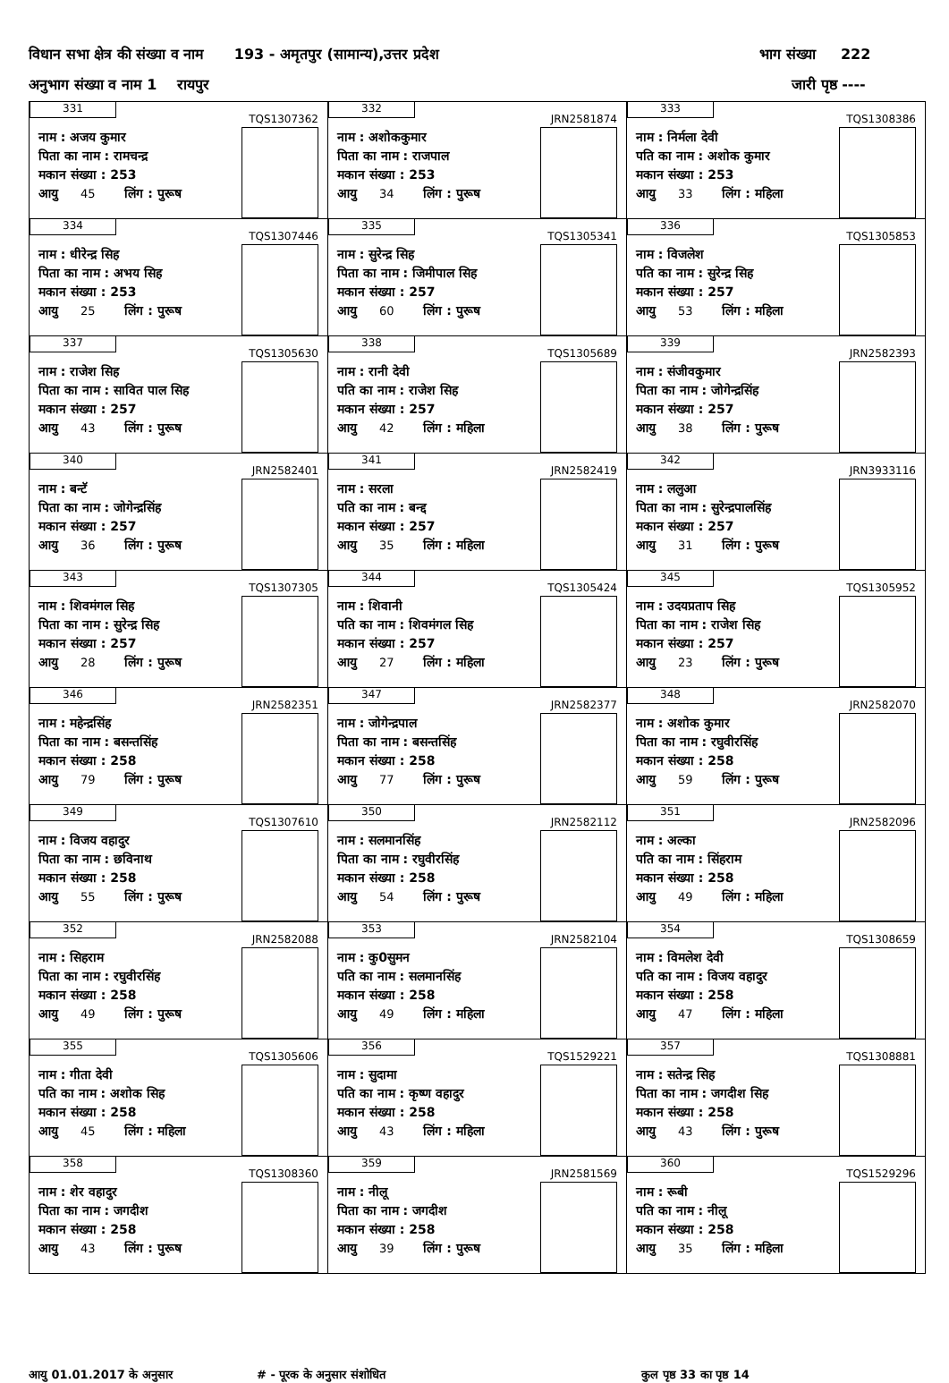विधान सभा क्षेत्र की संख्या व नाम 193 - अमृतपुर (सामान्य),उत्तर प्रदेश भाग संख्या 222
अनुभाग संख्या व नाम 1 रायपुर जारी पृष्ठ ----
| 331 TQS1307362 नाम : अजय कुमार पिता का नाम : रामचन्द्र मकान संख्या : 253 आयु 45 लिंग : पुरूष | 332 JRN2581874 नाम : अशोककुमार पिता का नाम : राजपाल मकान संख्या : 253 आयु 34 लिंग : पुरूष | 333 TQS1308386 नाम : निर्मला देवी पति का नाम : अशोक कुमार मकान संख्या : 253 आयु 33 लिंग : महिला |
| 334 TQS1307446 नाम : धीरेन्द्र सिह पिता का नाम : अभय सिह मकान संख्या : 253 आयु 25 लिंग : पुरूष | 335 TQS1305341 नाम : सुरेन्द्र सिह पिता का नाम : जिमीपाल सिह मकान संख्या : 257 आयु 60 लिंग : पुरूष | 336 TQS1305853 नाम : विजलेश पति का नाम : सुरेन्द्र सिह मकान संख्या : 257 आयु 53 लिंग : महिला |
| 337 TQS1305630 नाम : राजेश सिह पिता का नाम : सावित पाल सिह मकान संख्या : 257 आयु 43 लिंग : पुरूष | 338 TQS1305689 नाम : रानी देवी पति का नाम : राजेश सिह मकान संख्या : 257 आयु 42 लिंग : महिला | 339 JRN2582393 नाम : संजीवकुमार पिता का नाम : जोगेन्द्रसिंह मकान संख्या : 257 आयु 38 लिंग : पुरूष |
| 340 JRN2582401 नाम : बन्टॅ पिता का नाम : जोगेन्द्रसिंह मकान संख्या : 257 आयु 36 लिंग : पुरूष | 341 JRN2582419 नाम : सरला पति का नाम : बन्द्द मकान संख्या : 257 आयु 35 लिंग : महिला | 342 JRN3933116 नाम : ललुआ पिता का नाम : सुरेन्द्रपालसिंह मकान संख्या : 257 आयु 31 लिंग : पुरूष |
| 343 TQS1307305 नाम : शिवमंगल सिह पिता का नाम : सुरेन्द्र सिह मकान संख्या : 257 आयु 28 लिंग : पुरूष | 344 TQS1305424 नाम : शिवानी पति का नाम : शिवमंगल सिह मकान संख्या : 257 आयु 27 लिंग : महिला | 345 TQS1305952 नाम : उदयप्रताप सिह पिता का नाम : राजेश सिह मकान संख्या : 257 आयु 23 लिंग : पुरूष |
| 346 JRN2582351 नाम : महेन्द्रसिंह पिता का नाम : बसन्तसिंह मकान संख्या : 258 आयु 79 लिंग : पुरूष | 347 JRN2582377 नाम : जोगेन्द्रपाल पिता का नाम : बसन्तसिंह मकान संख्या : 258 आयु 77 लिंग : पुरूष | 348 JRN2582070 नाम : अशोक कुमार पिता का नाम : रघुवीरसिंह मकान संख्या : 258 आयु 59 लिंग : पुरूष |
| 349 TQS1307610 नाम : विजय वहादुर पिता का नाम : छविनाथ मकान संख्या : 258 आयु 55 लिंग : पुरूष | 350 JRN2582112 नाम : सलमानसिंह पिता का नाम : रघुवीरसिंह मकान संख्या : 258 आयु 54 लिंग : पुरूष | 351 JRN2582096 नाम : अल्का पति का नाम : सिंहराम मकान संख्या : 258 आयु 49 लिंग : महिला |
| 352 JRN2582088 नाम : सिहराम पिता का नाम : रघुवीरसिंह मकान संख्या : 258 आयु 49 लिंग : पुरूष | 353 JRN2582104 नाम : कु0सुमन पति का नाम : सलमानसिंह मकान संख्या : 258 आयु 49 लिंग : महिला | 354 TQS1308659 नाम : विमलेश देवी पति का नाम : विजय वहादुर मकान संख्या : 258 आयु 47 लिंग : महिला |
| 355 TQS1305606 नाम : गीता देवी पति का नाम : अशोक सिह मकान संख्या : 258 आयु 45 लिंग : महिला | 356 TQS1529221 नाम : सुदामा पति का नाम : कृष्ण वहादुर मकान संख्या : 258 आयु 43 लिंग : महिला | 357 TQS1308881 नाम : सतेन्द्र सिह पिता का नाम : जगदीश सिह मकान संख्या : 258 आयु 43 लिंग : पुरूष |
| 358 TQS1308360 नाम : शेर वहादुर पिता का नाम : जगदीश मकान संख्या : 258 आयु 43 लिंग : पुरूष | 359 JRN2581569 नाम : नीलू पिता का नाम : जगदीश मकान संख्या : 258 आयु 39 लिंग : पुरूष | 360 TQS1529296 नाम : रूबी पति का नाम : नीलू मकान संख्या : 258 आयु 35 लिंग : महिला |
आयु 01.01.2017 के अनुसार # - पूरक के अनुसार संशोधित कुल पृष्ठ 33 का पृष्ठ 14